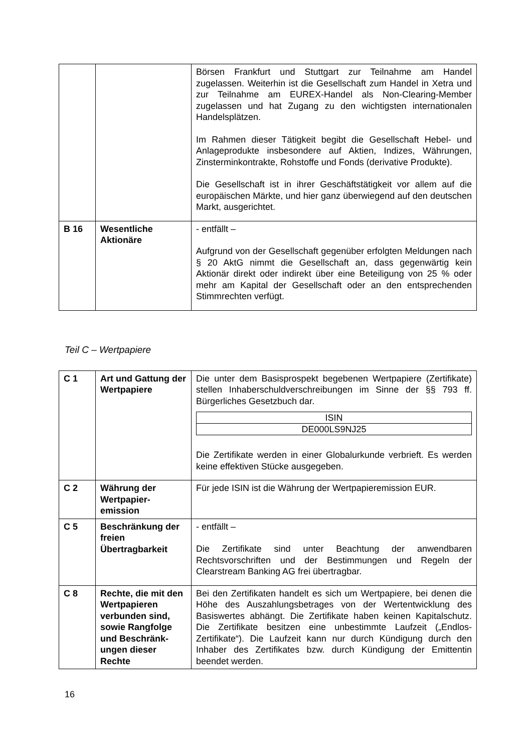| | | Börsen Frankfurt und Stuttgart zur Teilnahme am Handel zugelassen. Weiterhin ist die Gesellschaft zum Handel in Xetra und zur Teilnahme am EUREX-Handel als Non-Clearing-Member zugelassen und hat Zugang zu den wichtigsten internationalen Handelsplätzen. Im Rahmen dieser Tätigkeit begibt die Gesellschaft Hebel- und Anlageprodukte insbesondere auf Aktien, Indizes, Währungen, Zinsterminkontrakte, Rohstoffe und Fonds (derivative Produkte). Die Gesellschaft ist in ihrer Geschäftstätigkeit vor allem auf die europäischen Märkte, und hier ganz überwiegend auf den deutschen Markt, ausgerichtet. |
| B 16 | Wesentliche Aktionäre | - entfällt – Aufgrund von der Gesellschaft gegenüber erfolgten Meldungen nach § 20 AktG nimmt die Gesellschaft an, dass gegenwärtig kein Aktionär direkt oder indirekt über eine Beteiligung von 25 % oder mehr am Kapital der Gesellschaft oder an den entsprechenden Stimmrechten verfügt. |
Teil C – Wertpapiere
| C 1 | Art und Gattung der Wertpapiere | Die unter dem Basisprospekt begebenen Wertpapiere (Zertifikate) stellen Inhaberschuldverschreibungen im Sinne der §§ 793 ff. Bürgerliches Gesetzbuch dar. / ISIN / / DE000LS9NJ25 / Die Zertifikate werden in einer Globalurkunde verbrieft. Es werden keine effektiven Stücke ausgegeben. |
| C 2 | Währung der Wertpapier-emission | Für jede ISIN ist die Währung der Wertpapieremission EUR. |
| C 5 | Beschränkung der freien Übertragbarkeit | - entfällt – Die Zertifikate sind unter Beachtung der anwendbaren Rechtsvorschriften und der Bestimmungen und Regeln der Clearstream Banking AG frei übertragbar. |
| C 8 | Rechte, die mit den Wertpapieren verbunden sind, sowie Rangfolge und Beschränk-ungen dieser Rechte | Bei den Zertifikaten handelt es sich um Wertpapiere, bei denen die Höhe des Auszahlungsbetrages von der Wertentwicklung des Basiswertes abhängt. Die Zertifikate haben keinen Kapitalschutz. Die Zertifikate besitzen eine unbestimmte Laufzeit („Endlos-Zertifikate“). Die Laufzeit kann nur durch Kündigung durch den Inhaber des Zertifikates bzw. durch Kündigung der Emittentin beendet werden. |
16